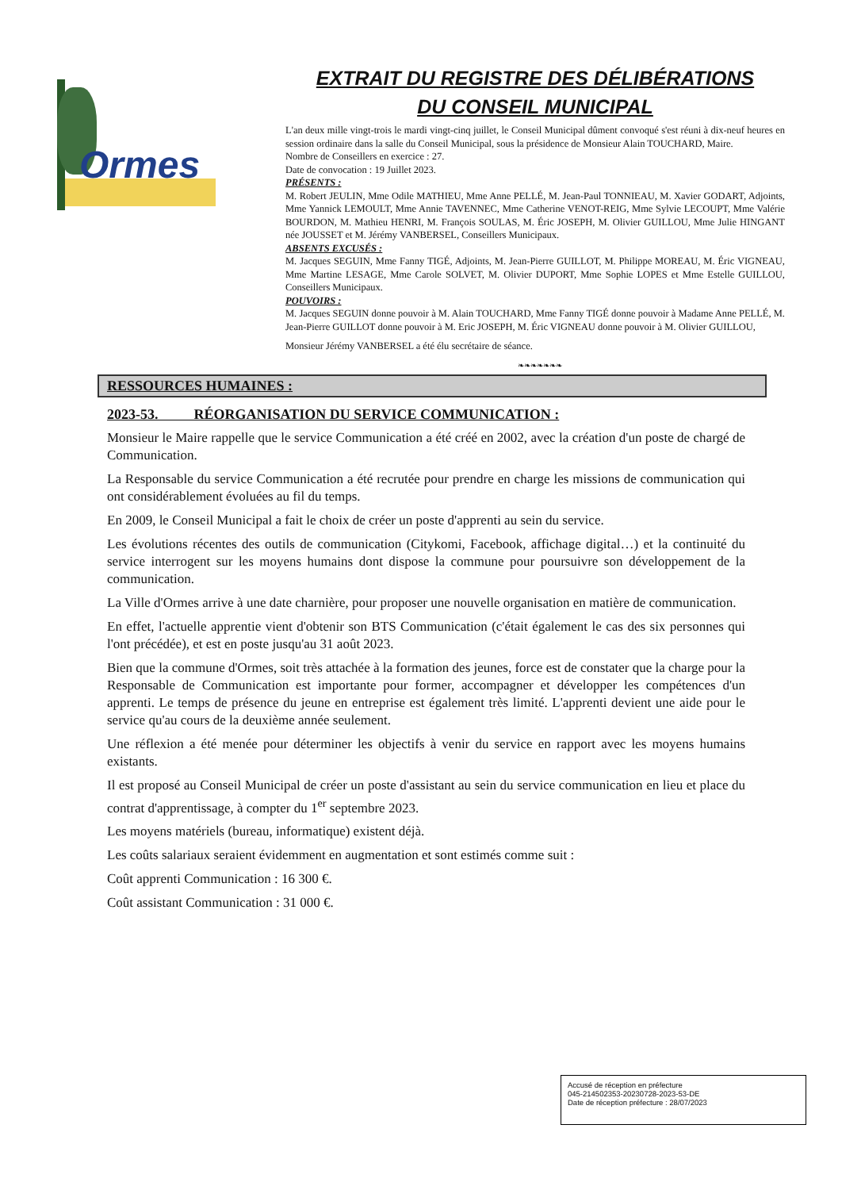Ormes
EXTRAIT DU REGISTRE DES DÉLIBÉRATIONS
DU CONSEIL MUNICIPAL
L'an deux mille vingt-trois le mardi vingt-cinq juillet, le Conseil Municipal dûment convoqué s'est réuni à dix-neuf heures en session ordinaire dans la salle du Conseil Municipal, sous la présidence de Monsieur Alain TOUCHARD, Maire.
Nombre de Conseillers en exercice : 27.
Date de convocation : 19 Juillet 2023.
PRÉSENTS :
M. Robert JEULIN, Mme Odile MATHIEU, Mme Anne PELLÉ, M. Jean-Paul TONNIEAU, M. Xavier GODART, Adjoints, Mme Yannick LEMOULT, Mme Annie TAVENNEC, Mme Catherine VENOT-REIG, Mme Sylvie LECOUPT, Mme Valérie BOURDON, M. Mathieu HENRI, M. François SOULAS, M. Éric JOSEPH, M. Olivier GUILLOU, Mme Julie HINGANT née JOUSSET et M. Jérémy VANBERSEL, Conseillers Municipaux.
ABSENTS EXCUSÉS :
M. Jacques SEGUIN, Mme Fanny TIGÉ, Adjoints, M. Jean-Pierre GUILLOT, M. Philippe MOREAU, M. Éric VIGNEAU, Mme Martine LESAGE, Mme Carole SOLVET, M. Olivier DUPORT, Mme Sophie LOPES et Mme Estelle GUILLOU, Conseillers Municipaux.
POUVOIRS :
M. Jacques SEGUIN donne pouvoir à M. Alain TOUCHARD, Mme Fanny TIGÉ donne pouvoir à Madame Anne PELLÉ, M. Jean-Pierre GUILLOT donne pouvoir à M. Eric JOSEPH, M. Éric VIGNEAU donne pouvoir à M. Olivier GUILLOU,
Monsieur Jérémy VANBERSEL a été élu secrétaire de séance.
❧❧❧❧❧❧❧
RESSOURCES HUMAINES :
2023-53. RÉORGANISATION DU SERVICE COMMUNICATION :
Monsieur le Maire rappelle que le service Communication a été créé en 2002, avec la création d'un poste de chargé de Communication.
La Responsable du service Communication a été recrutée pour prendre en charge les missions de communication qui ont considérablement évoluées au fil du temps.
En 2009, le Conseil Municipal a fait le choix de créer un poste d'apprenti au sein du service.
Les évolutions récentes des outils de communication (Citykomi, Facebook, affichage digital…) et la continuité du service interrogent sur les moyens humains dont dispose la commune pour poursuivre son développement de la communication.
La Ville d'Ormes arrive à une date charnière, pour proposer une nouvelle organisation en matière de communication.
En effet, l'actuelle apprentie vient d'obtenir son BTS Communication (c'était également le cas des six personnes qui l'ont précédée), et est en poste jusqu'au 31 août 2023.
Bien que la commune d'Ormes, soit très attachée à la formation des jeunes, force est de constater que la charge pour la Responsable de Communication est importante pour former, accompagner et développer les compétences d'un apprenti. Le temps de présence du jeune en entreprise est également très limité. L'apprenti devient une aide pour le service qu'au cours de la deuxième année seulement.
Une réflexion a été menée pour déterminer les objectifs à venir du service en rapport avec les moyens humains existants.
Il est proposé au Conseil Municipal de créer un poste d'assistant au sein du service communication en lieu et place du contrat d'apprentissage, à compter du 1<sup>er</sup> septembre 2023.
Les moyens matériels (bureau, informatique) existent déjà.
Les coûts salariaux seraient évidemment en augmentation et sont estimés comme suit :
Coût apprenti Communication : 16 300 €.
Coût assistant Communication : 31 000 €.
Accusé de réception en préfecture
045-214502353-20230728-2023-53-DE
Date de réception préfecture : 28/07/2023